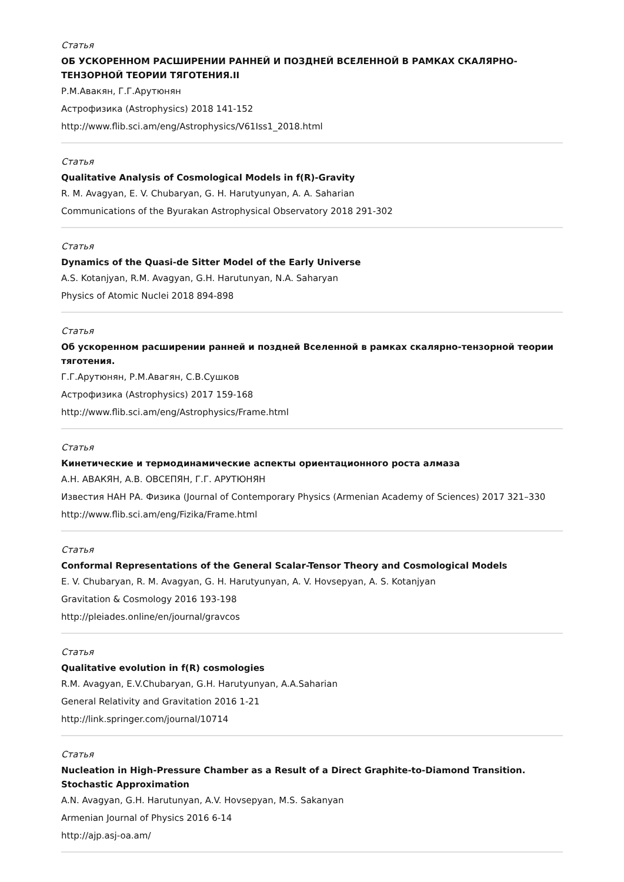Статья
ОБ УСКОРЕННОМ РАСШИРЕНИИ РАННЕЙ И ПОЗДНЕЙ ВСЕЛЕННОЙ В РАМКАХ СКАЛЯРНО-ТЕНЗОРНОЙ ТЕОРИИ ТЯГОТЕНИЯ.II
Р.М.Авакян, Г.Г.Арутюнян
Астрофизика (Astrophysics) 2018 141-152
http://www.flib.sci.am/eng/Astrophysics/V61Iss1_2018.html
Статья
Qualitative Analysis of Cosmological Models in f(R)-Gravity
R. M. Avagyan, E. V. Chubaryan, G. H. Harutyunyan, A. A. Saharian
Communications of the Byurakan Astrophysical Observatory 2018 291-302
Статья
Dynamics of the Quasi-de Sitter Model of the Early Universe
A.S. Kotanjyan, R.M. Avagyan, G.H. Harutunyan, N.A. Saharyan
Physics of Atomic Nuclei 2018 894-898
Статья
Об ускоренном расширении ранней и поздней Вселенной в рамках скалярно-тензорной теории тяготения.
Г.Г.Арутюнян, Р.М.Авагян, С.В.Сушков
Астрофизика (Astrophysics) 2017 159-168
http://www.flib.sci.am/eng/Astrophysics/Frame.html
Статья
Кинетические и термодинамические аспекты ориентационного роста алмаза
А.Н. АВАКЯН, А.В. ОВСЕПЯН, Г.Г. АРУТЮНЯН
Известия НАН РА. Физика (Journal of Contemporary Physics (Armenian Academy of Sciences) 2017 321–330
http://www.flib.sci.am/eng/Fizika/Frame.html
Статья
Conformal Representations of the General Scalar-Tensor Theory and Cosmological Models
E. V. Chubaryan, R. M. Avagyan, G. H. Harutyunyan, A. V. Hovsepyan, A. S. Kotanjyan
Gravitation & Cosmology 2016 193-198
http://pleiades.online/en/journal/gravcos
Статья
Qualitative evolution in f(R) cosmologies
R.M. Avagyan, E.V.Chubaryan, G.H. Harutyunyan, A.A.Saharian
General Relativity and Gravitation 2016 1-21
http://link.springer.com/journal/10714
Статья
Nucleation in High-Pressure Chamber as a Result of a Direct Graphite-to-Diamond Transition. Stochastic Approximation
A.N. Avagyan, G.H. Harutunyan, A.V. Hovsepyan, M.S. Sakanyan
Armenian Journal of Physics 2016 6-14
http://ajp.asj-oa.am/